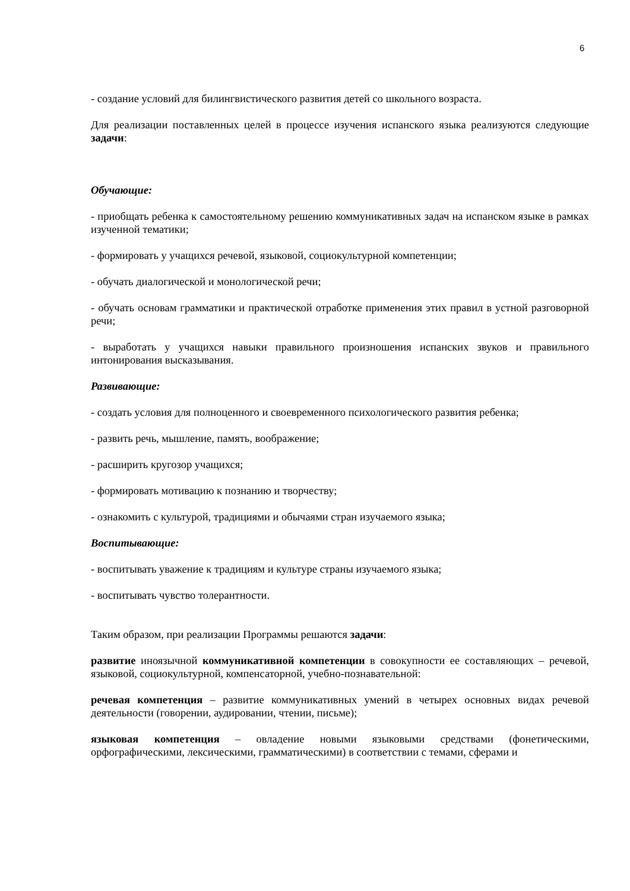6
- создание условий для билингвистического развития детей со школьного возраста.
Для реализации поставленных целей в процессе изучения испанского языка реализуются следующие задачи:
Обучающие:
- приобщать ребенка к самостоятельному решению коммуникативных задач на испанском языке в рамках изученной тематики;
- формировать у учащихся речевой, языковой, социокультурной компетенции;
- обучать диалогической и монологической речи;
- обучать основам грамматики и практической отработке применения этих правил в устной разговорной речи;
- выработать у учащихся навыки правильного произношения испанских звуков и правильного интонирования высказывания.
Развивающие:
- создать условия для полноценного и своевременного психологического развития ребенка;
- развить речь, мышление, память, воображение;
- расширить кругозор учащихся;
- формировать мотивацию к познанию и творчеству;
- ознакомить с культурой, традициями и обычаями стран изучаемого языка;
Воспитывающие:
- воспитывать уважение к традициям и культуре страны изучаемого языка;
- воспитывать чувство толерантности.
Таким образом, при реализации Программы решаются задачи:
развитие иноязычной коммуникативной компетенции в совокупности ее составляющих – речевой, языковой, социокультурной, компенсаторной, учебно-познавательной:
речевая компетенция – развитие коммуникативных умений в четырех основных видах речевой деятельности (говорении, аудировании, чтении, письме);
языковая компетенция – овладение новыми языковыми средствами (фонетическими, орфографическими, лексическими, грамматическими) в соответствии с темами, сферами и